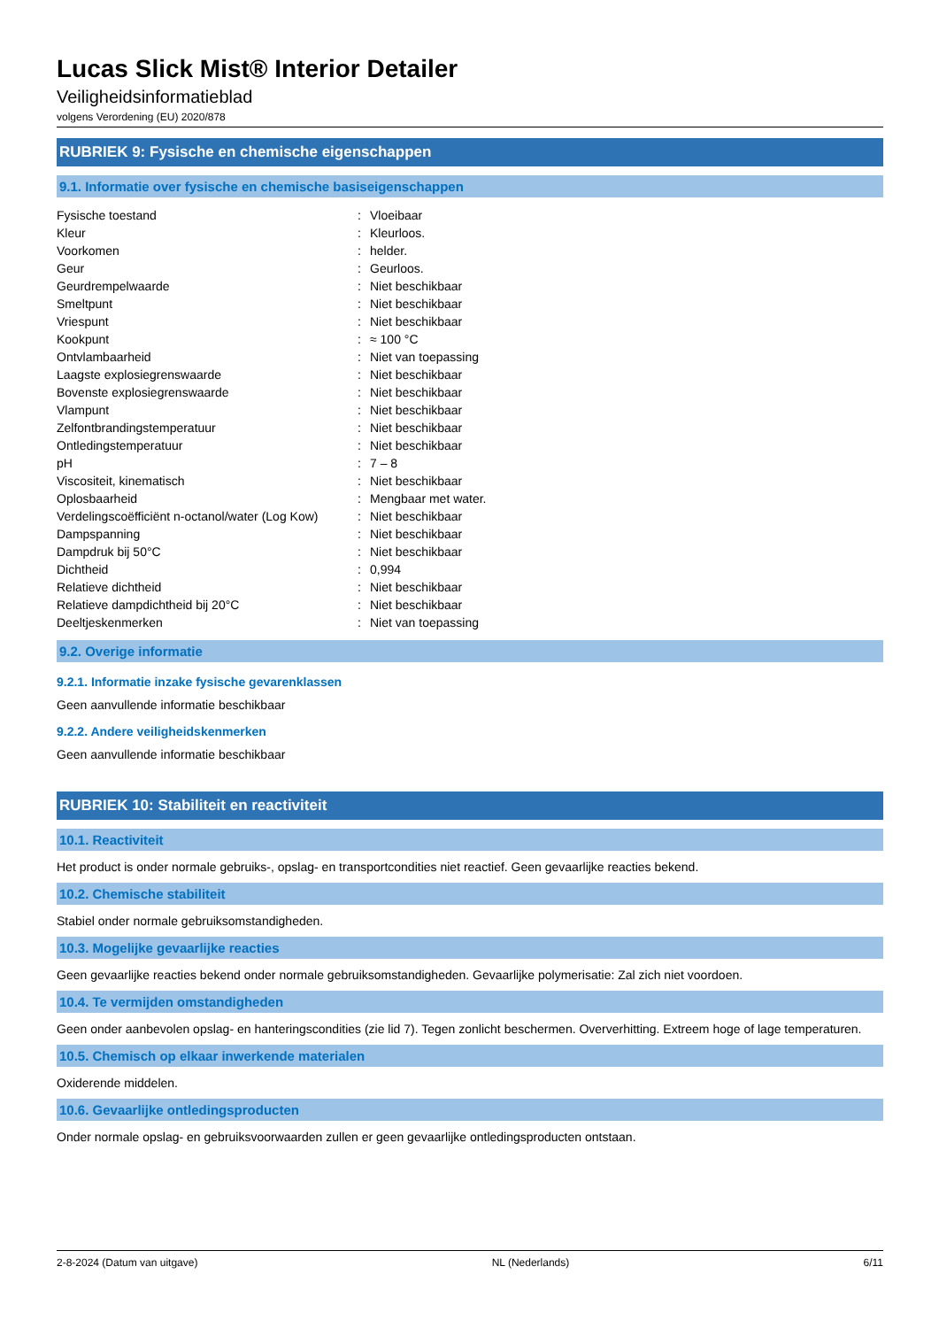Lucas Slick Mist® Interior Detailer
Veiligheidsinformatieblad
volgens Verordening (EU) 2020/878
RUBRIEK 9: Fysische en chemische eigenschappen
9.1. Informatie over fysische en chemische basiseigenschappen
| Fysische toestand | : | Vloeibaar |
| Kleur | : | Kleurloos. |
| Voorkomen | : | helder. |
| Geur | : | Geurloos. |
| Geurdrempelwaarde | : | Niet beschikbaar |
| Smeltpunt | : | Niet beschikbaar |
| Vriespunt | : | Niet beschikbaar |
| Kookpunt | : | ≈ 100 °C |
| Ontvlambaarheid | : | Niet van toepassing |
| Laagste explosiegrenswaarde | : | Niet beschikbaar |
| Bovenste explosiegrenswaarde | : | Niet beschikbaar |
| Vlampunt | : | Niet beschikbaar |
| Zelfontbrandingstemperatuur | : | Niet beschikbaar |
| Ontledingstemperatuur | : | Niet beschikbaar |
| pH | : | 7 – 8 |
| Viscositeit, kinematisch | : | Niet beschikbaar |
| Oplosbaarheid | : | Mengbaar met water. |
| Verdelingscoëfficiënt n-octanol/water (Log Kow) | : | Niet beschikbaar |
| Dampspanning | : | Niet beschikbaar |
| Dampdruk bij 50°C | : | Niet beschikbaar |
| Dichtheid | : | 0,994 |
| Relatieve dichtheid | : | Niet beschikbaar |
| Relatieve dampdichtheid bij 20°C | : | Niet beschikbaar |
| Deeltjeskenmerken | : | Niet van toepassing |
9.2. Overige informatie
9.2.1. Informatie inzake fysische gevarenklassen
Geen aanvullende informatie beschikbaar
9.2.2. Andere veiligheidskenmerken
Geen aanvullende informatie beschikbaar
RUBRIEK 10: Stabiliteit en reactiviteit
10.1. Reactiviteit
Het product is onder normale gebruiks-, opslag- en transportcondities niet reactief. Geen gevaarlijke reacties bekend.
10.2. Chemische stabiliteit
Stabiel onder normale gebruiksomstandigheden.
10.3. Mogelijke gevaarlijke reacties
Geen gevaarlijke reacties bekend onder normale gebruiksomstandigheden. Gevaarlijke polymerisatie: Zal zich niet voordoen.
10.4. Te vermijden omstandigheden
Geen onder aanbevolen opslag- en hanteringscondities (zie lid 7). Tegen zonlicht beschermen. Oververhitting. Extreem hoge of lage temperaturen.
10.5. Chemisch op elkaar inwerkende materialen
Oxiderende middelen.
10.6. Gevaarlijke ontledingsproducten
Onder normale opslag- en gebruiksvoorwaarden zullen er geen gevaarlijke ontledingsproducten ontstaan.
2-8-2024 (Datum van uitgave) NL (Nederlands) 6/11